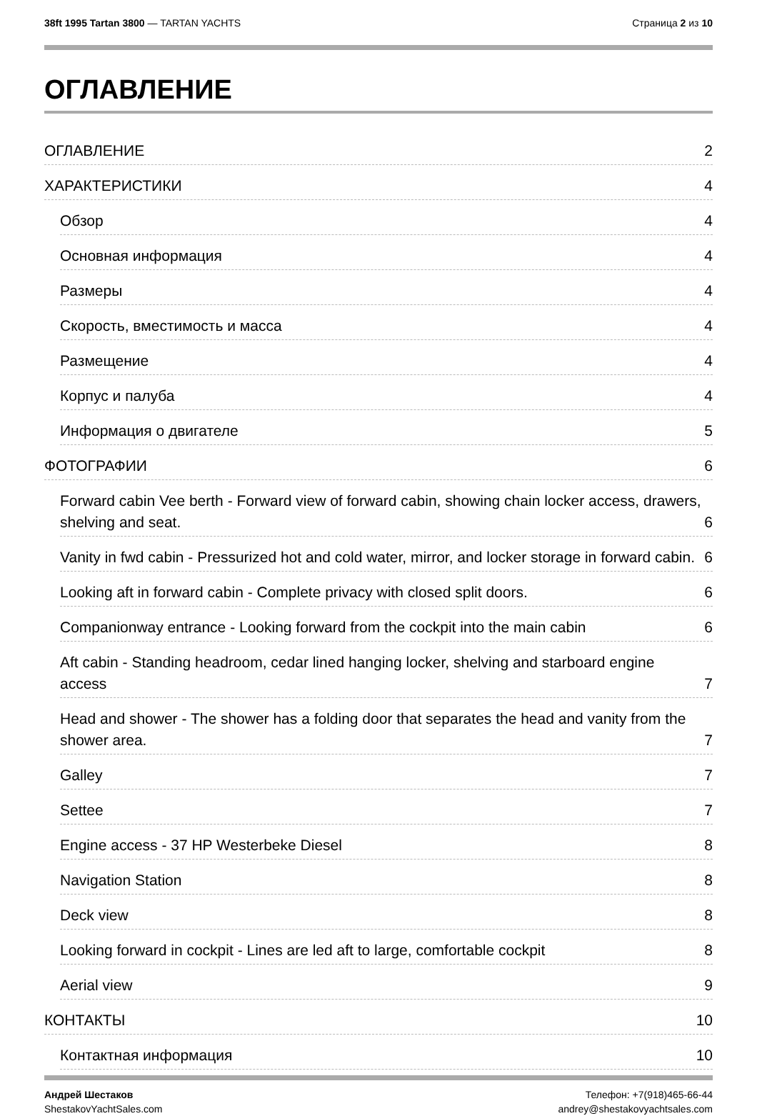38ft 1995 Tartan 3800 — TARTAN YACHTS
Страница 2 из 10
ОГЛАВЛЕНИЕ
ОГЛАВЛЕНИЕ 2
ХАРАКТЕРИСТИКИ 4
Обзор 4
Основная информация 4
Размеры 4
Скорость, вместимость и масса 4
Размещение 4
Корпус и палуба 4
Информация о двигателе 5
ФОТОГРАФИИ 6
Forward cabin Vee berth - Forward view of forward cabin, showing chain locker access, drawers, shelving and seat. 6
Vanity in fwd cabin - Pressurized hot and cold water, mirror, and locker storage in forward cabin. 6
Looking aft in forward cabin - Complete privacy with closed split doors. 6
Companionway entrance - Looking forward from the cockpit into the main cabin 6
Aft cabin - Standing headroom, cedar lined hanging locker, shelving and starboard engine access 7
Head and shower - The shower has a folding door that separates the head and vanity from the shower area. 7
Galley 7
Settee 7
Engine access - 37 HP Westerbeke Diesel 8
Navigation Station 8
Deck view 8
Looking forward in cockpit - Lines are led aft to large, comfortable cockpit 8
Aerial view 9
КОНТАКТЫ 10
Контактная информация 10
Андрей Шестаков
ShestakovYachtSales.com
Телефон: +7(918)465-66-44
andrey@shestakovyachtsales.com